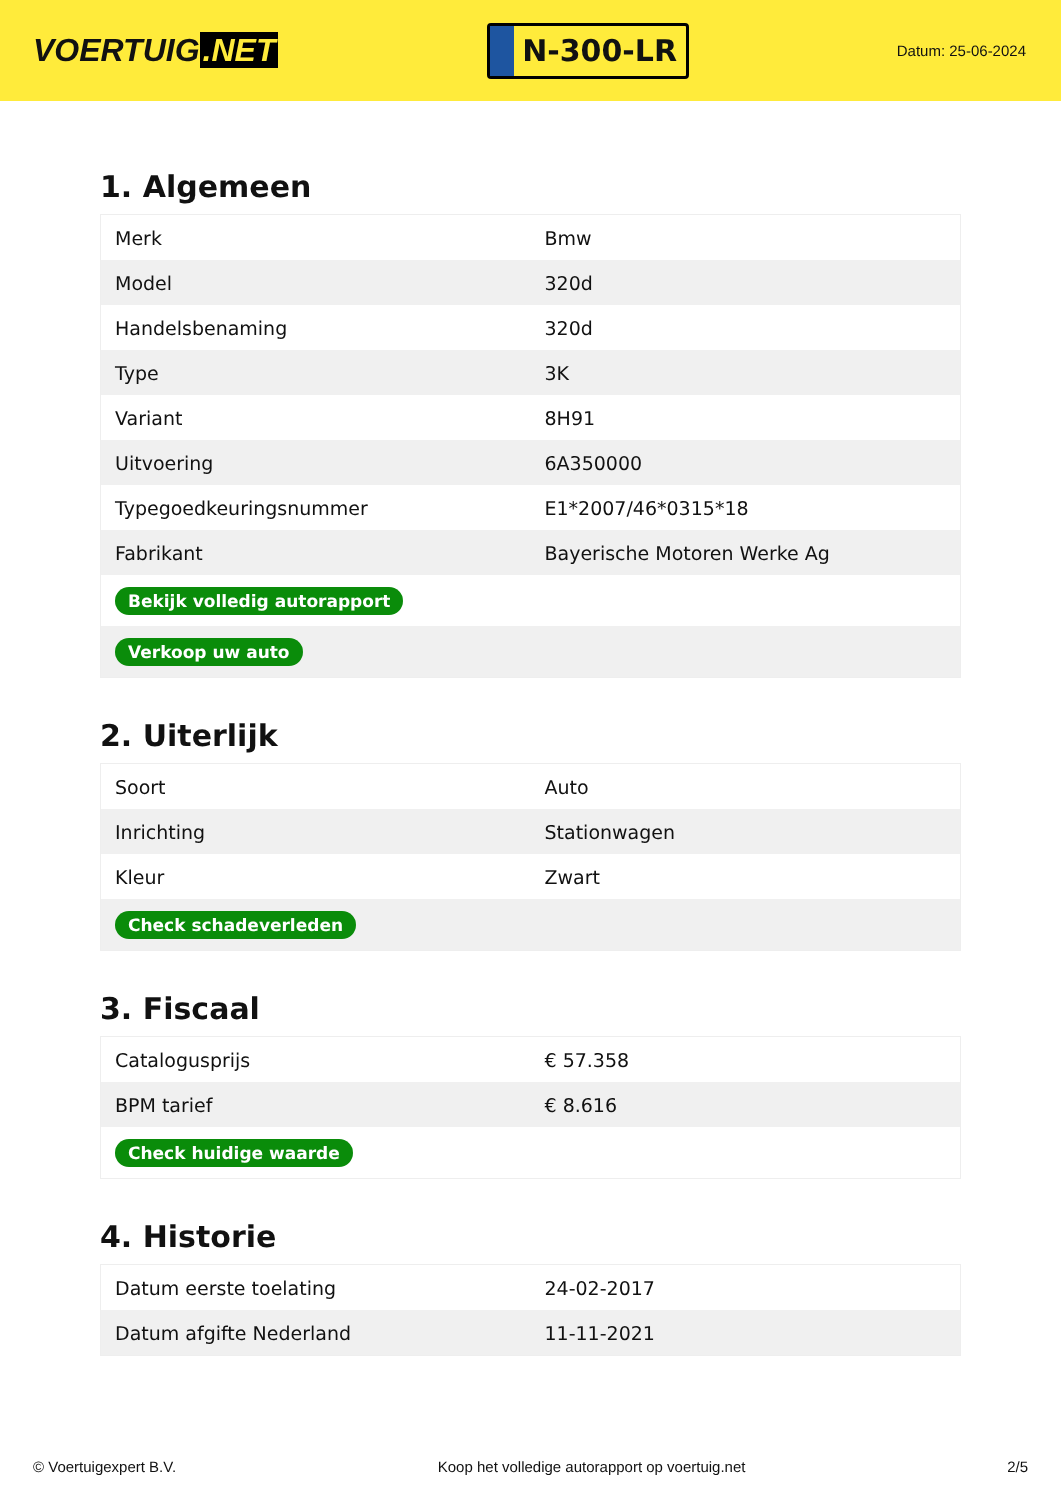VOERTUIG.NET
N-300-LR
Datum: 25-06-2024
1. Algemeen
| Merk | Bmw |
| Model | 320d |
| Handelsbenaming | 320d |
| Type | 3K |
| Variant | 8H91 |
| Uitvoering | 6A350000 |
| Typegoedkeuringsnummer | E1*2007/46*0315*18 |
| Fabrikant | Bayerische Motoren Werke Ag |
| Bekijk volledig autorapport | |
| Verkoop uw auto | |
2. Uiterlijk
| Soort | Auto |
| Inrichting | Stationwagen |
| Kleur | Zwart |
| Check schadeverleden | |
3. Fiscaal
| Catalogusprijs | € 57.358 |
| BPM tarief | € 8.616 |
| Check huidige waarde | |
4. Historie
| Datum eerste toelating | 24-02-2017 |
| Datum afgifte Nederland | 11-11-2021 |
© Voertuigexpert B.V. Koop het volledige autorapport op voertuig.net 2/5